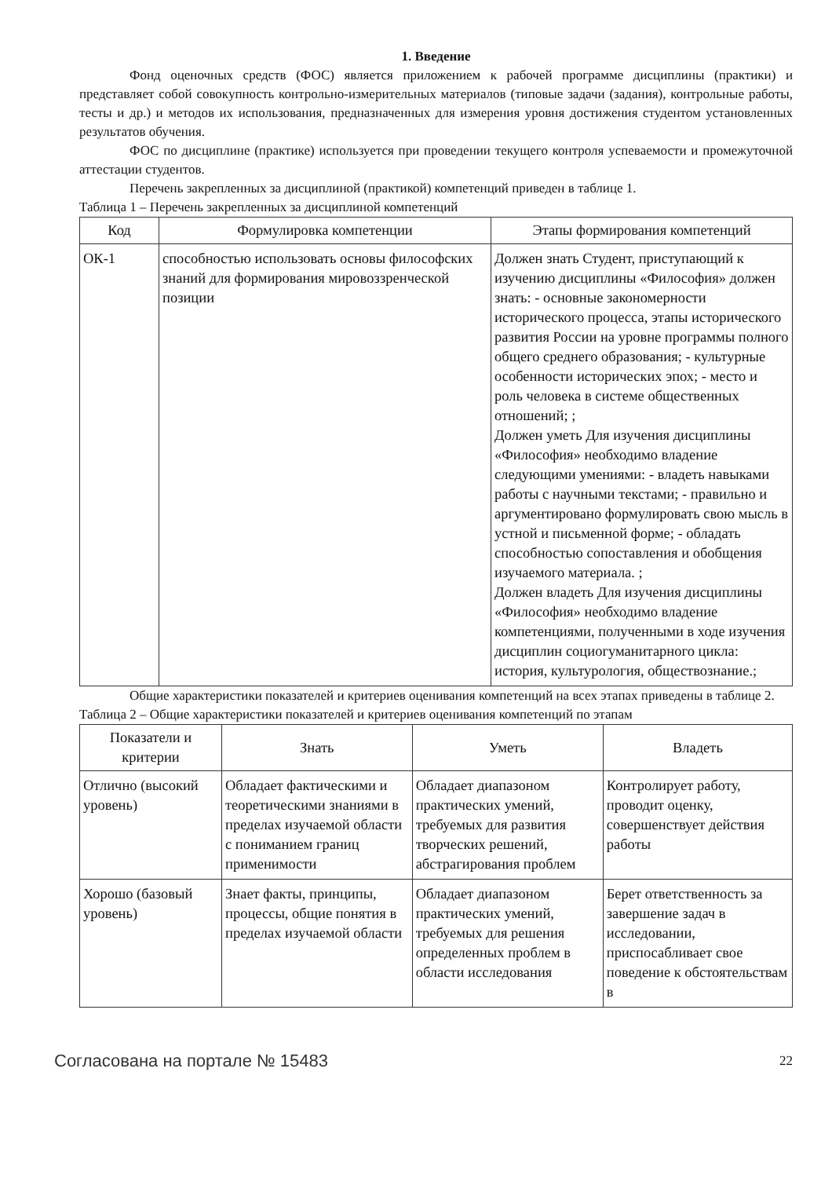1. Введение
Фонд оценочных средств (ФОС) является приложением к рабочей программе дисциплины (практики) и представляет собой совокупность контрольно-измерительных материалов (типовые задачи (задания), контрольные работы, тесты и др.) и методов их использования, предназначенных для измерения уровня достижения студентом установленных результатов обучения.
ФОС по дисциплине (практике) используется при проведении текущего контроля успеваемости и промежуточной аттестации студентов.
Перечень закрепленных за дисциплиной (практикой) компетенций приведен в таблице 1.
Таблица 1 – Перечень закрепленных за дисциплиной компетенций
| Код | Формулировка компетенции | Этапы формирования компетенций |
| --- | --- | --- |
| ОК-1 | способностью использовать основы философских знаний для формирования мировоззренческой позиции | Должен знать Студент, приступающий к изучению дисциплины «Философия» должен знать: - основные закономерности исторического процесса, этапы исторического развития России на уровне программы полного общего среднего образования; - культурные особенности исторических эпох; - место и роль человека в системе общественных отношений; ; Должен уметь Для изучения дисциплины «Философия» необходимо владение следующими умениями: - владеть навыками работы с научными текстами; - правильно и аргументировано формулировать свою мысль в устной и письменной форме; - обладать способностью сопоставления и обобщения изучаемого материала. ; Должен владеть Для изучения дисциплины «Философия» необходимо владение компетенциями, полученными в ходе изучения дисциплин социогуманитарного цикла: история, культурология, обществознание.; |
Общие характеристики показателей и критериев оценивания компетенций на всех этапах приведены в таблице 2.
Таблица 2 – Общие характеристики показателей и критериев оценивания компетенций по этапам
| Показатели и критерии | Знать | Уметь | Владеть |
| --- | --- | --- | --- |
| Отлично (высокий уровень) | Обладает фактическими и теоретическими знаниями в пределах изучаемой области с пониманием границ применимости | Обладает диапазоном практических умений, требуемых для развития творческих решений, абстрагирования проблем | Контролирует работу, проводит оценку, совершенствует действия работы |
| Хорошо (базовый уровень) | Знает факты, принципы, процессы, общие понятия в пределах изучаемой области | Обладает диапазоном практических умений, требуемых для решения определенных проблем в области исследования | Берет ответственность за завершение задач в исследовании, приспосабливает свое поведение к обстоятельствам в |
Согласована на портале № 15483 22